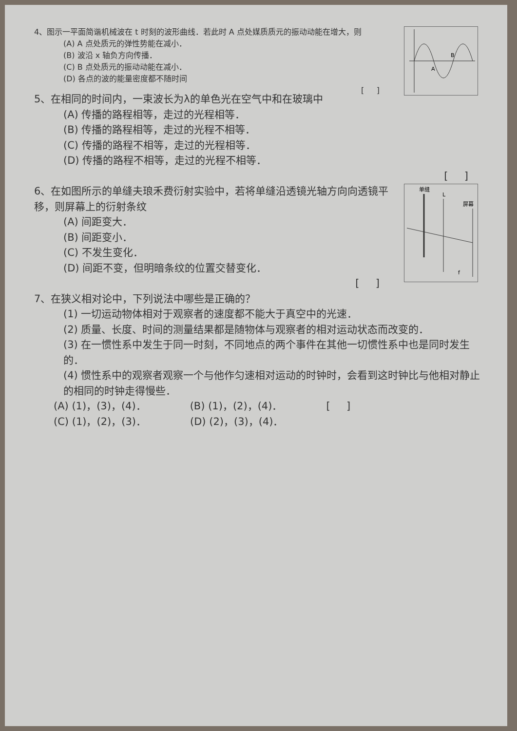A
B
4、图示一平面简谐机械波在 t 时刻的波形曲线．若此时 A 点处媒质质元的振动动能在增大，则
(A) A 点处质元的弹性势能在减小．
(B) 波沿 x 轴负方向传播．
(C) B 点处质元的振动动能在减小．
(D) 各点的波的能量密度都不随时间
[ ]
5、在相同的时间内，一束波长为λ的单色光在空气中和在玻璃中
(A) 传播的路程相等，走过的光程相等．
(B) 传播的路程相等，走过的光程不相等．
(C) 传播的路程不相等，走过的光程相等．
(D) 传播的路程不相等，走过的光程不相等．
[ ]
单缝
L
屏幕
f
6、在如图所示的单缝夫琅禾费衍射实验中，若将单缝沿透镜光轴方向向透镜平移，则屏幕上的衍射条纹
(A) 间距变大．
(B) 间距变小．
(C) 不发生变化．
(D) 间距不变，但明暗条纹的位置交替变化．
[ ]
7、在狭义相对论中，下列说法中哪些是正确的？
(1) 一切运动物体相对于观察者的速度都不能大于真空中的光速．
(2) 质量、长度、时间的测量结果都是随物体与观察者的相对运动状态而改变的．
(3) 在一惯性系中发生于同一时刻，不同地点的两个事件在其他一切惯性系中也是同时发生的．
(4) 惯性系中的观察者观察一个与他作匀速相对运动的时钟时，会看到这时钟比与他相对静止的相同的时钟走得慢些．
(A) (1)，(3)，(4)． (B) (1)，(2)，(4)． [ ]
(C) (1)，(2)，(3)． (D) (2)，(3)，(4)．